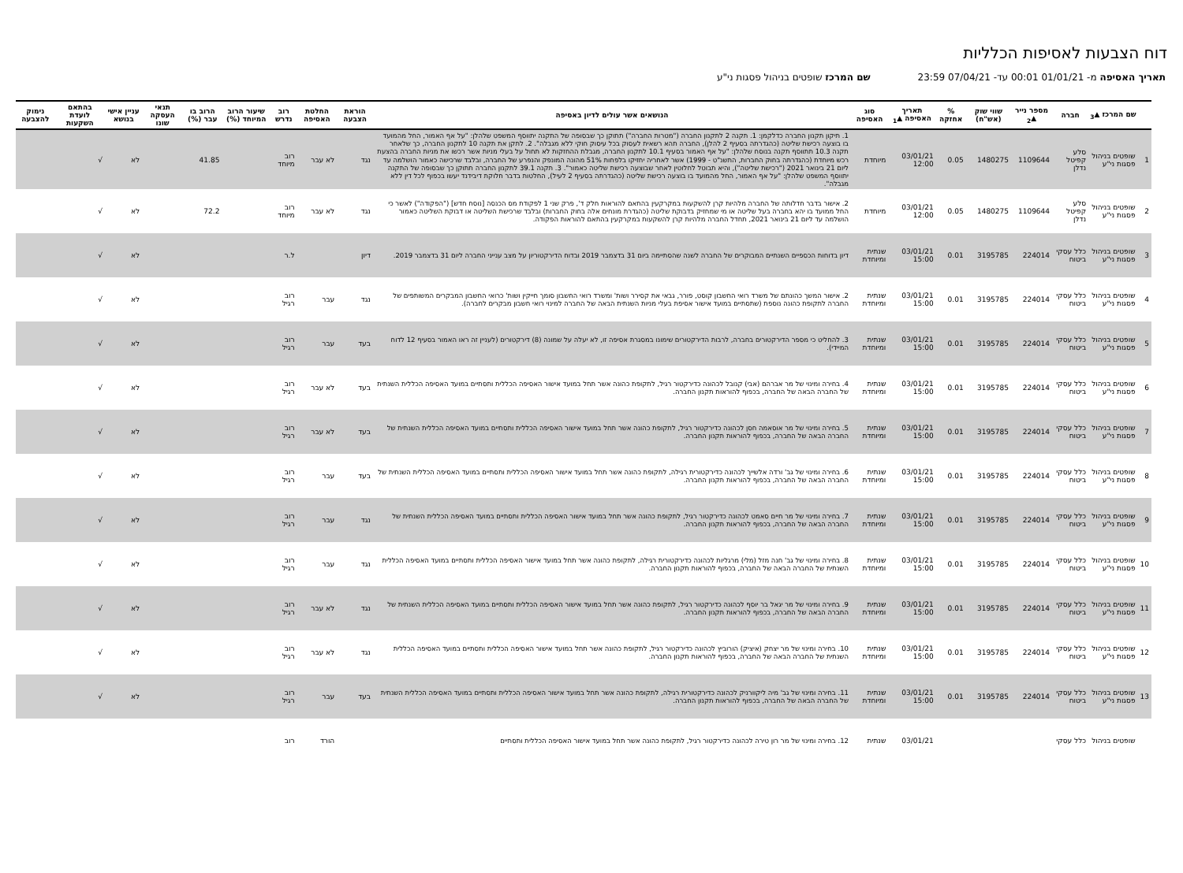דוח הצבעות לאסיפות הכלליות
תאריך האסיפה מ- 01/01/21 00:01 עד- 07/04/21 23:59 שם המרכז שופטים בניהול פסגות ני"ע
| | שם המרכז ▲<sub>3</sub> | חברה | מספר נייר ▲<sub>2</sub> | שווי שוק (אש"ח) | % אחזקה | תאריך האסיפה ▲<sub>1</sub> | סוג האסיפה | הנושאים אשר עולים לדיון באסיפה | הוראת הצבעה | החלטת האסיפה | רוב נדרש | שיעור הרוב המיוחד (%) | הרוב בו עבר (%) | תנאי העסקה שונו | עניין אישי בנושא | בהתאם לועדת השקעות | נימוק להצבעה |
| --- | --- | --- | --- | --- | --- | --- | --- | --- | --- | --- | --- | --- | --- | --- | --- | --- | --- |
| 1 | שופטים בניהול פסגות ני"ע | סלע קפיטל נדלן | 1109644 | 1480275 | 0.05 | 03/01/21 12:00 | מיוחדת | 1. תיקון תקנון החברה כדלקמן: 1. תקנה 2 לתקנון החברה ("מטרות החברה") תתוקן כך שבסופה של התקנה יתווסף המשפט שלהלן: "על אף האמור, החל מהמועד בו בוצעה רכישת שליטה (כהגדרתה בסעיף 2 להלן), החברה תהא רשאית לעסוק בכל עיסוק חוקי ללא מגבלה". 2. לתקן את תקנה 10 לתקנון החברה, כך שלאחר תקנה 10.3 תתווסף תקנה בנוסח שלהלן: "על אף האמור בסעיף 10.1 לתקנון החברה, מגבלת ההחזקות לא תחול על בעלי מניות אשר רכשו את מניות החברה בהצעת רכש מיוחדת (כהגדרתה בחוק החברות, התשנ"ט - 1999) אשר לאחריה יחזיקו בלפחות 51% מהונה המונפק והנפרע של החברה, ובלבד שרכישה כאמור הושלמה עד ליום 21 בינואר 2021 ("רכישת שליטה"), והיא תבוטל לחלוטין לאחר שבוצעה רכישת שליטה כאמור". 3. תקנה 39.1 לתקנון החברה תתוקן כך שבסופה של התקנה יתווסף המשפט שלהלן: "על אף האמור, החל מהמועד בו בוצעה רכישת שליטה (כהגדרתה בסעיף 2 לעיל), החלטות בדבר חלוקת דיבידנד יעשו בכפוף לכל דין ללא מגבלה". | נגד | לא עבר | רוב מיוחד | | 41.85 | | לא | √ | |
| 2 | שופטים בניהול פסגות ני"ע | סלע קפיטל נדלן | 1109644 | 1480275 | 0.05 | 03/01/21 12:00 | מיוחדת | 2. אישור בדבר חדלותה של החברה מלהיות קרן להשקעות במקרקעין בהתאם להוראות חלק ד', פרק שני 1 לפקודת מס הכנסה [נוסח חדש] ("הפקודה") לאשר כי החל ממועד בו יהא בחברה בעל שליטה או מי שמחזיק בדבוקת שליטה (כהגדרת מונחים אלה בחוק החברות) ובלבד שרכישת השליטה או דבוקת השליטה כאמור הושלמה עד ליום 21 בינואר 2021, תחדל החברה מלהיות קרן להשקעות במקרקעין בהתאם להוראות הפקודה. | נגד | לא עבר | רוב מיוחד | | 72.2 | | לא | √ | |
| 3 | שופטים בניהול פסגות ני"ע | כלל עסקי ביטוח | 224014 | 3195785 | 0.01 | 03/01/21 15:00 | שנתית ומיוחדת | דיון בדוחות הכספיים השנתיים המבוקרים של החברה לשנה שהסתיימה ביום 31 בדצמבר 2019 ובדוח הדירקטוריון על מצב ענייני החברה ליום 31 בדצמבר 2019. | דיון | | ל.ר | | | | לא | √ | |
| 4 | שופטים בניהול פסגות ני"ע | כלל עסקי ביטוח | 224014 | 3195785 | 0.01 | 03/01/21 15:00 | שנתית ומיוחדת | 2. אישור המשך כהונתם של משרד רואי החשבון קוסט, פורר, גבאי את קסירר ושות' ומשרד רואי החשבון סומך חייקין ושות' כרואי החשבון המבקרים המשותפים של החברה לתקופת כהונה נוספת (שתסתיים במועד אישור אסיפת בעלי מניות השנתית הבאה של החברה למינוי רואי חשבון מבקרים לחברה). | נגד | עבר | רוב רגיל | | | | לא | √ | |
| 5 | שופטים בניהול פסגות ני"ע | כלל עסקי ביטוח | 224014 | 3195785 | 0.01 | 03/01/21 15:00 | שנתית ומיוחדת | 3. להחליט כי מספר הדירקטורים בחברה, לרבות הדירקטורים שימונו במסגרת אסיפה זו, לא יעלה על שמונה (8) דירקטורים (לעניין זה ראו האמור בסעיף 12 לדוח המיידי). | בעד | עבר | רוב רגיל | | | | לא | √ | |
| 6 | שופטים בניהול פסגות ני"ע | כלל עסקי ביטוח | 224014 | 3195785 | 0.01 | 03/01/21 15:00 | שנתית ומיוחדת | 4. בחירה ומינוי של מר אברהם (אבי) קנובל לכהונה כדירקטור רגיל, לתקופת כהונה אשר תחל במועד אישור האסיפה הכללית ותסתיים במועד האסיפה הכללית השנתית של החברה הבאה של החברה, בכפוף להוראות תקנון החברה. | בעד | לא עבר | רוב רגיל | | | | לא | √ | |
| 7 | שופטים בניהול פסגות ני"ע | כלל עסקי ביטוח | 224014 | 3195785 | 0.01 | 03/01/21 15:00 | שנתית ומיוחדת | 5. בחירה ומינוי של מר אוסאמה חסן לכהונה כדירקטור רגיל, לתקופת כהונה אשר תחל במועד אישור האסיפה הכללית ותסתיים במועד האסיפה הכללית השנתית של החברה הבאה של החברה, בכפוף להוראות תקנון החברה. | בעד | לא עבר | רוב רגיל | | | | לא | √ | |
| 8 | שופטים בניהול פסגות ני"ע | כלל עסקי ביטוח | 224014 | 3195785 | 0.01 | 03/01/21 15:00 | שנתית ומיוחדת | 6. בחירה ומינוי של גב' ורדה אלשייך לכהונה כדירקטורית רגילה, לתקופת כהונה אשר תחל במועד אישור האסיפה הכללית ותסתיים במועד האסיפה הכללית השנתית של החברה הבאה של החברה, בכפוף להוראות תקנון החברה. | בעד | עבר | רוב רגיל | | | | לא | √ | |
| 9 | שופטים בניהול פסגות ני"ע | כלל עסקי ביטוח | 224014 | 3195785 | 0.01 | 03/01/21 15:00 | שנתית ומיוחדת | 7. בחירה ומינוי של מר חיים סאמט לכהונה כדירקטור רגיל, לתקופת כהונה אשר תחל במועד אישור האסיפה הכללית ותסתיים במועד האסיפה הכללית השנתית של החברה הבאה של החברה, בכפוף להוראות תקנון החברה. | נגד | עבר | רוב רגיל | | | | לא | √ | |
| 10 | שופטים בניהול פסגות ני"ע | כלל עסקי ביטוח | 224014 | 3195785 | 0.01 | 03/01/21 15:00 | שנתית ומיוחדת | 8. בחירה ומינוי של גב' חנה מזל (מלי) מרגליות לכהונה כדירקטורית רגילה, לתקופת כהונה אשר תחל במועד אישור האסיפה הכללית ותסתיים במועד האסיפה הכללית השנתית של החברה הבאה של החברה, בכפוף להוראות תקנון החברה. | נגד | עבר | רוב רגיל | | | | לא | √ | |
| 11 | שופטים בניהול פסגות ני"ע | כלל עסקי ביטוח | 224014 | 3195785 | 0.01 | 03/01/21 15:00 | שנתית ומיוחדת | 9. בחירה ומינוי של מר יגאל בר יוסף לכהונה כדירקטור רגיל, לתקופת כהונה אשר תחל במועד אישור האסיפה הכללית ותסתיים במועד האסיפה הכללית השנתית של החברה הבאה של החברה, בכפוף להוראות תקנון החברה. | נגד | לא עבר | רוב רגיל | | | | לא | √ | |
| 12 | שופטים בניהול פסגות ני"ע | כלל עסקי ביטוח | 224014 | 3195785 | 0.01 | 03/01/21 15:00 | שנתית ומיוחדת | 10. בחירה ומינוי של מר יצחק (איציק) הורוביץ לכהונה כדירקטור רגיל, לתקופת כהונה אשר תחל במועד אישור האסיפה הכללית ותסתיים במועד האסיפה הכללית השנתית של החברה הבאה של החברה, בכפוף להוראות תקנון החברה. | נגד | לא עבר | רוב רגיל | | | | לא | √ | |
| 13 | שופטים בניהול פסגות ני"ע | כלל עסקי ביטוח | 224014 | 3195785 | 0.01 | 03/01/21 15:00 | שנתית ומיוחדת | 11. בחירה ומינוי של גב' מיה ליקוורניק לכהונה כדירקטורית רגילה, לתקופת כהונה אשר תחל במועד אישור האסיפה הכללית ותסתיים במועד האסיפה הכללית השנתית של החברה הבאה של החברה, בכפוף להוראות תקנון החברה. | בעד | עבר | רוב רגיל | | | | לא | √ | |
| | שופטים בניהול | כלל עסקי | | | | 03/01/21 | שנתית | 12. בחירה ומינוי של מר רון טירה לכהונה כדירקטור רגיל, לתקופת כהונה אשר תחל במועד אישור האסיפה הכללית ותסתיים | | הורד | רוב | | | | | | |